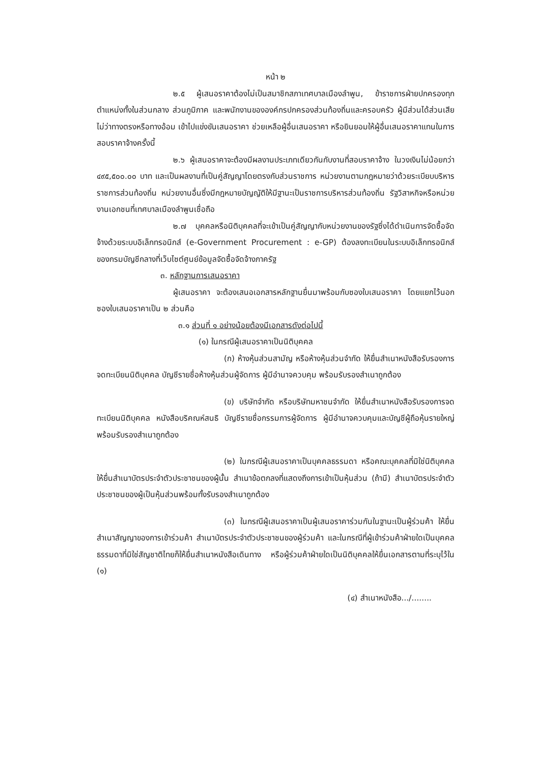หน้า ๒
๒.๕ ผู้เสนอราคาต้องไม่เป็นสมาชิกสภาเทศบาลเมืองลำพูน, ข้าราชการฝ่ายปกครองทุกตำแหน่งทั้งในส่วนกลาง ส่วนภูมิภาค และพนักงานขององค์กรปกครองส่วนท้องถิ่นและครอบครัว ผู้มีส่วนได้ส่วนเสียไม่ว่าทางตรงหรือทางอ้อม เข้าไปแข่งขันเสนอราคา ช่วยเหลือผู้อื่นเสนอราคา หรือยินยอมให้ผู้อื่นเสนอราคาแทนในการสอบราคาจ้างครั้งนี้
๒.๖ ผู้เสนอราคาจะต้องมีผลงานประเภทเดียวกันกับงานที่สอบราคาจ้าง ในวงเงินไม่น้อยกว่า ๔๙๕,๕๐๐.๐๐ บาท และเป็นผลงานที่เป็นคู่สัญญาโดยตรงกับส่วนราชการ หน่วยงานตามกฎหมายว่าด้วยระเบียบบริหารราชการส่วนท้องถิ่น หน่วยงานอื่นซึ่งมีกฎหมายบัญญัติให้มีฐานะเป็นราชการบริหารส่วนท้องถิ่น รัฐวิสาหกิจหรือหน่วยงานเอกชนที่เทศบาลเมืองลำพูนเชื่อถือ
๒.๗ บุคคลหรือนิติบุคคลที่จะเข้าเป็นคู่สัญญากับหน่วยงานของรัฐซึ่งได้ดำเนินการจัดซื้อจัดจ้างด้วยระบบอิเล็กทรอนิกส์ (e-Government Procurement : e-GP) ต้องลงทะเบียนในระบบอิเล็กทรอนิกส์ของกรมบัญชีกลางที่เว็บไซต์ศูนย์ข้อมูลจัดซื้อจัดจ้างภาครัฐ
๓. หลักฐานการเสนอราคา
ผู้เสนอราคา จะต้องเสนอเอกสารหลักฐานยื่นมาพร้อมกับซองใบเสนอราคา โดยแยกไว้นอกซองใบเสนอราคาเป็น ๒ ส่วนคือ
๓.๑ ส่วนที่ ๑ อย่างน้อยต้องมีเอกสารดังต่อไปนี้
(๑) ในกรณีผู้เสนอราคาเป็นนิติบุคคล
(ก) ห้างหุ้นส่วนสามัญ หรือห้างหุ้นส่วนจำกัด ให้ยื่นสำเนาหนังสือรับรองการจดทะเบียนนิติบุคคล บัญชีรายชื่อห้างหุ้นส่วนผู้จัดการ ผู้มีอำนาจควบคุม พร้อมรับรองสำเนาถูกต้อง
(ข) บริษัทจำกัด หรือบริษัทมหาชนจำกัด ให้ยื่นสำเนาหนังสือรับรองการจดทะเบียนนิติบุคคล หนังสือบริคณห์สนธิ บัญชีรายชื่อกรรมการผู้จัดการ ผู้มีอำนาจควบคุมและบัญชีผู้ถือหุ้นรายใหญ่พร้อมรับรองสำเนาถูกต้อง
(๒) ในกรณีผู้เสนอราคาเป็นบุคคลธรรมดา หรือคณะบุคคลที่มิใช่นิติบุคคล ให้ยื่นสำเนาบัตรประจำตัวประชาชนของผู้นั้น สำเนาข้อตกลงที่แสดงถึงการเข้าเป็นหุ้นส่วน (ถ้ามี) สำเนาบัตรประจำตัวประชาชนของผู้เป็นหุ้นส่วนพร้อมทั้งรับรองสำเนาถูกต้อง
(๓) ในกรณีผู้เสนอราคาเป็นผู้เสนอราคาร่วมกันในฐานะเป็นผู้ร่วมค้า ให้ยื่นสำเนาสัญญาของการเข้าร่วมค้า สำเนาบัตรประจำตัวประชาชนของผู้ร่วมค้า และในกรณีที่ผู้เข้าร่วมค้าฝ่ายใดเป็นบุคคลธรรมดาที่มิใช่สัญชาติไทยก็ให้ยื่นสำเนาหนังสือเดินทาง หรือผู้ร่วมค้าฝ่ายใดเป็นนิติบุคคลให้ยื่นเอกสารตามที่ระบุไว้ใน (๑)
(๔) สำเนาหนังสือ.../........